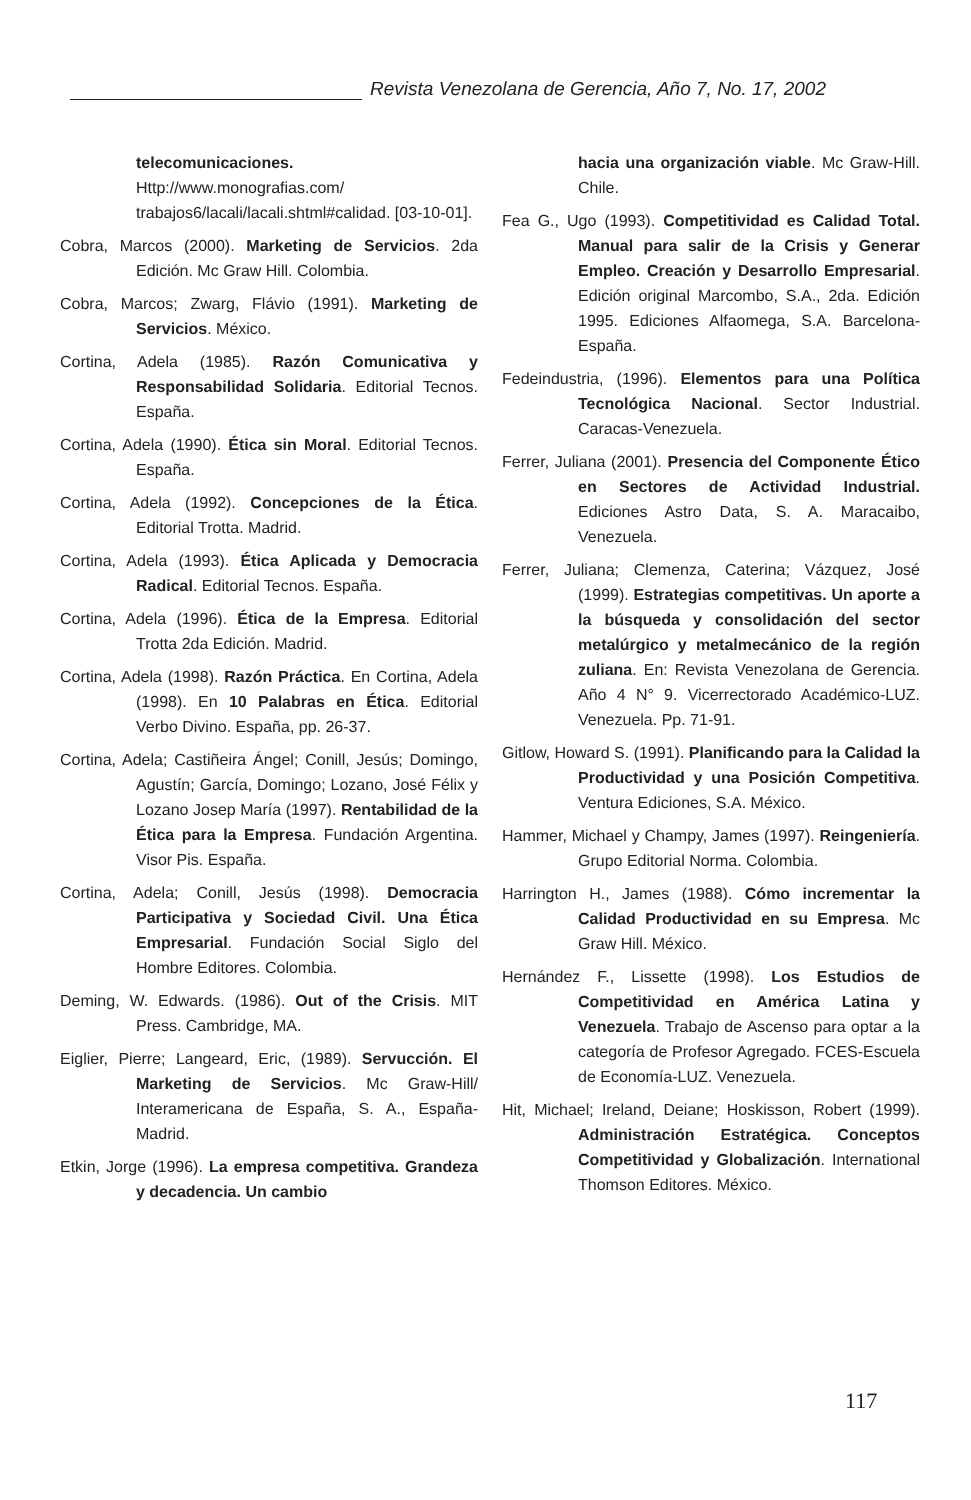Revista Venezolana de Gerencia, Año 7, No. 17, 2002
telecomunicaciones. Http://www.monografias.com/ trabajos6/lacali/lacali.shtml#calidad. [03-10-01].
Cobra, Marcos (2000). Marketing de Servicios. 2da Edición. Mc Graw Hill. Colombia.
Cobra, Marcos; Zwarg, Flávio (1991). Marketing de Servicios. México.
Cortina, Adela (1985). Razón Comunicativa y Responsabilidad Solidaria. Editorial Tecnos. España.
Cortina, Adela (1990). Ética sin Moral. Editorial Tecnos. España.
Cortina, Adela (1992). Concepciones de la Ética. Editorial Trotta. Madrid.
Cortina, Adela (1993). Ética Aplicada y Democracia Radical. Editorial Tecnos. España.
Cortina, Adela (1996). Ética de la Empresa. Editorial Trotta 2da Edición. Madrid.
Cortina, Adela (1998). Razón Práctica. En Cortina, Adela (1998). En 10 Palabras en Ética. Editorial Verbo Divino. España, pp. 26-37.
Cortina, Adela; Castiñeira Ángel; Conill, Jesús; Domingo, Agustín; García, Domingo; Lozano, José Félix y Lozano Josep María (1997). Rentabilidad de la Ética para la Empresa. Fundación Argentina. Visor Pis. España.
Cortina, Adela; Conill, Jesús (1998). Democracia Participativa y Sociedad Civil. Una Ética Empresarial. Fundación Social Siglo del Hombre Editores. Colombia.
Deming, W. Edwards. (1986). Out of the Crisis. MIT Press. Cambridge, MA.
Eiglier, Pierre; Langeard, Eric, (1989). Servucción. El Marketing de Servicios. Mc Graw-Hill/ Interamericana de España, S. A., España-Madrid.
Etkin, Jorge (1996). La empresa competitiva. Grandeza y decadencia. Un cambio
hacia una organización viable. Mc Graw-Hill. Chile.
Fea G., Ugo (1993). Competitividad es Calidad Total. Manual para salir de la Crisis y Generar Empleo. Creación y Desarrollo Empresarial. Edición original Marcombo, S.A., 2da. Edición 1995. Ediciones Alfaomega, S.A. Barcelona-España.
Fedeindustria, (1996). Elementos para una Política Tecnológica Nacional. Sector Industrial. Caracas-Venezuela.
Ferrer, Juliana (2001). Presencia del Componente Ético en Sectores de Actividad Industrial. Ediciones Astro Data, S. A. Maracaibo, Venezuela.
Ferrer, Juliana; Clemenza, Caterina; Vázquez, José (1999). Estrategias competitivas. Un aporte a la búsqueda y consolidación del sector metalúrgico y metalmecánico de la región zuliana. En: Revista Venezolana de Gerencia. Año 4 N° 9. Vicerrectorado Académico-LUZ. Venezuela. Pp. 71-91.
Gitlow, Howard S. (1991). Planificando para la Calidad la Productividad y una Posición Competitiva. Ventura Ediciones, S.A. México.
Hammer, Michael y Champy, James (1997). Reingeniería. Grupo Editorial Norma. Colombia.
Harrington H., James (1988). Cómo incrementar la Calidad Productividad en su Empresa. Mc Graw Hill. México.
Hernández F., Lissette (1998). Los Estudios de Competitividad en América Latina y Venezuela. Trabajo de Ascenso para optar a la categoría de Profesor Agregado. FCES-Escuela de Economía-LUZ. Venezuela.
Hit, Michael; Ireland, Deiane; Hoskisson, Robert (1999). Administración Estratégica. Conceptos Competitividad y Globalización. International Thomson Editores. México.
117